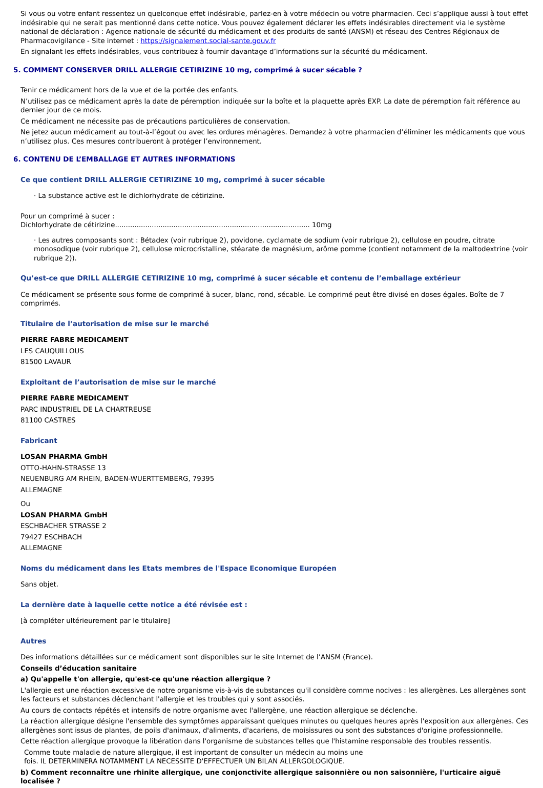Si vous ou votre enfant ressentez un quelconque effet indésirable, parlez-en à votre médecin ou votre pharmacien. Ceci s’applique aussi à tout effet indésirable qui ne serait pas mentionné dans cette notice. Vous pouvez également déclarer les effets indésirables directement via le système national de déclaration : Agence nationale de sécurité du médicament et des produits de santé (ANSM) et réseau des Centres Régionaux de Pharmacovigilance - Site internet : https://signalement.social-sante.gouv.fr
En signalant les effets indésirables, vous contribuez à fournir davantage d’informations sur la sécurité du médicament.
5. COMMENT CONSERVER DRILL ALLERGIE CETIRIZINE 10 mg, comprimé à sucer sécable ?
Tenir ce médicament hors de la vue et de la portée des enfants.
N’utilisez pas ce médicament après la date de péremption indiquée sur la boîte et la plaquette après EXP. La date de péremption fait référence au dernier jour de ce mois.
Ce médicament ne nécessite pas de précautions particulières de conservation.
Ne jetez aucun médicament au tout-à-l’égout ou avec les ordures ménagères. Demandez à votre pharmacien d’éliminer les médicaments que vous n’utilisez plus. Ces mesures contribueront à protéger l’environnement.
6. CONTENU DE L’EMBALLAGE ET AUTRES INFORMATIONS
Ce que contient DRILL ALLERGIE CETIRIZINE 10 mg, comprimé à sucer sécable
· La substance active est le dichlorhydrate de cétirizine.
Pour un comprimé à sucer :
Dichlorhydrate de cétirizine.......................................................................................... 10mg
· Les autres composants sont : Bétadex (voir rubrique 2), povidone, cyclamate de sodium (voir rubrique 2), cellulose en poudre, citrate monosodique (voir rubrique 2), cellulose microcristalline, stéarate de magnésium, arôme pomme (contient notamment de la maltodextrine (voir rubrique 2)).
Qu’est-ce que DRILL ALLERGIE CETIRIZINE 10 mg, comprimé à sucer sécable et contenu de l’emballage extérieur
Ce médicament se présente sous forme de comprimé à sucer, blanc, rond, sécable. Le comprimé peut être divisé en doses égales. Boîte de 7 comprimés.
Titulaire de l’autorisation de mise sur le marché
PIERRE FABRE MEDICAMENT
LES CAUQUILLOUS
81500 LAVAUR
Exploitant de l’autorisation de mise sur le marché
PIERRE FABRE MEDICAMENT
PARC INDUSTRIEL DE LA CHARTREUSE
81100 CASTRES
Fabricant
LOSAN PHARMA GmbH
OTTO-HAHN-STRASSE 13
NEUENBURG AM RHEIN, BADEN-WUERTTEMBERG, 79395
ALLEMAGNE
Ou
LOSAN PHARMA GmbH
ESCHBACHER STRASSE 2
79427 ESCHBACH
ALLEMAGNE
Noms du médicament dans les Etats membres de l'Espace Economique Européen
Sans objet.
La dernière date à laquelle cette notice a été révisée est :
[à compléter ultérieurement par le titulaire]
Autres
Des informations détaillées sur ce médicament sont disponibles sur le site Internet de l’ANSM (France).
Conseils d’éducation sanitaire
a) Qu'appelle t'on allergie, qu'est-ce qu'une réaction allergique ?
L'allergie est une réaction excessive de notre organisme vis-à-vis de substances qu'il considère comme nocives : les allergènes. Les allergènes sont les facteurs et substances déclenchant l'allergie et les troubles qui y sont associés.
Au cours de contacts répétés et intensifs de notre organisme avec l'allergène, une réaction allergique se déclenche.
La réaction allergique désigne l'ensemble des symptômes apparaissant quelques minutes ou quelques heures après l'exposition aux allergènes. Ces allergènes sont issus de plantes, de poils d'animaux, d'aliments, d'acariens, de moisissures ou sont des substances d'origine professionnelle.
Cette réaction allergique provoque la libération dans l'organisme de substances telles que l'histamine responsable des troubles ressentis.
Comme toute maladie de nature allergique, il est important de consulter un médecin au moins une
fois. IL DETERMINERA NOTAMMENT LA NECESSITE D'EFFECTUER UN BILAN ALLERGOLOGIQUE.
b) Comment reconnaître une rhinite allergique, une conjonctivite allergique saisonnière ou non saisonnière, l'urticaire aiguë localisée ?